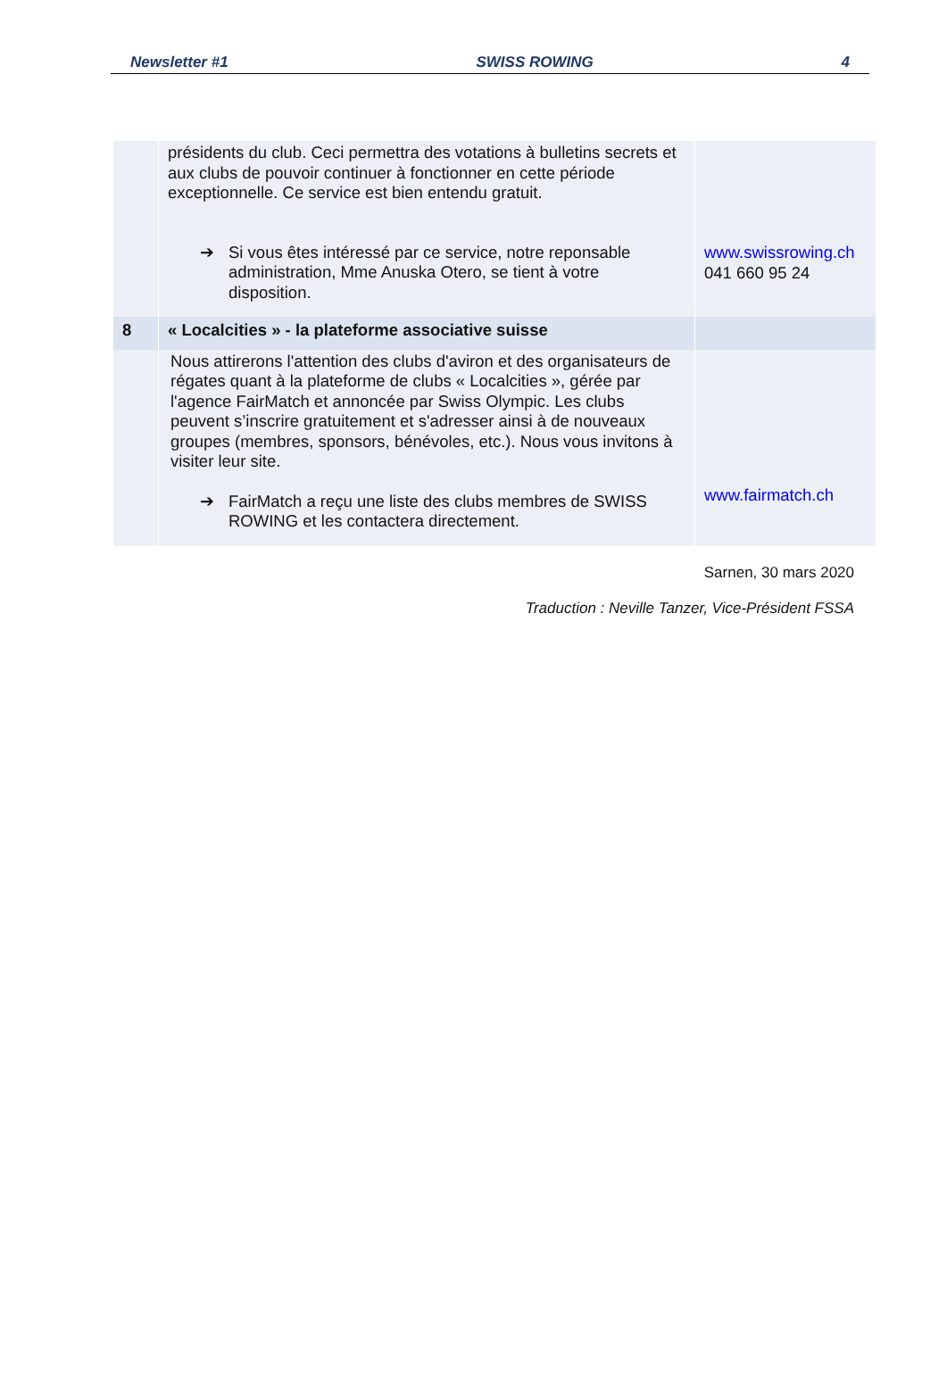Newsletter #1 SWISS ROWING 4
| | présidents du club. Ceci permettra des votations à bulletins secrets et aux clubs de pouvoir continuer à fonctionner en cette période exceptionnelle. Ce service est bien entendu gratuit. ➔ Si vous êtes intéressé par ce service, notre reponsable administration, Mme Anuska Otero, se tient à votre disposition. | www.swissrowing.ch 041 660 95 24 |
| 8 | « Localcities » - la plateforme associative suisse | |
| | Nous attirerons l'attention des clubs d'aviron et des organisateurs de régates quant à la plateforme de clubs « Localcities », gérée par l'agence FairMatch et annoncée par Swiss Olympic. Les clubs peuvent s’inscrire gratuitement et s'adresser ainsi à de nouveaux groupes (membres, sponsors, bénévoles, etc.). Nous vous invitons à visiter leur site. ➔ FairMatch a reçu une liste des clubs membres de SWISS ROWING et les contactera directement. | www.fairmatch.ch |
Sarnen, 30 mars 2020
Traduction : Neville Tanzer, Vice-Président FSSA